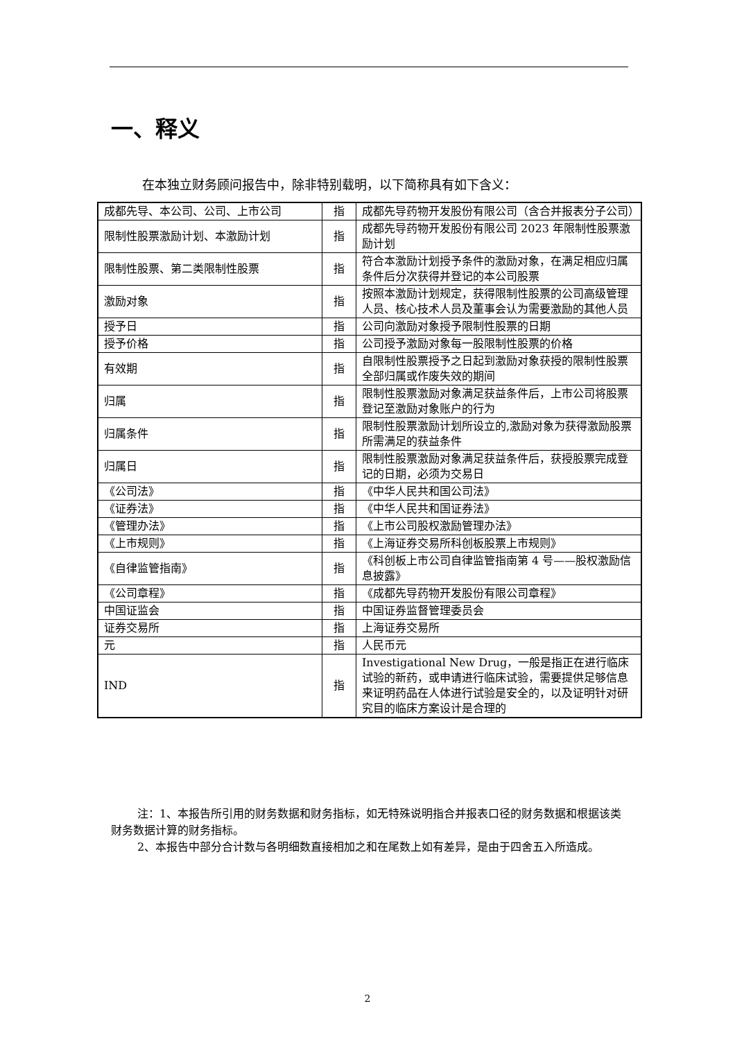一、释义
在本独立财务顾问报告中，除非特别载明，以下简称具有如下含义：
| 成都先导、本公司、公司、上市公司 | 指 | 成都先导药物开发股份有限公司（含合并报表分子公司） |
| 限制性股票激励计划、本激励计划 | 指 | 成都先导药物开发股份有限公司 2023 年限制性股票激励计划 |
| 限制性股票、第二类限制性股票 | 指 | 符合本激励计划授予条件的激励对象，在满足相应归属条件后分次获得并登记的本公司股票 |
| 激励对象 | 指 | 按照本激励计划规定，获得限制性股票的公司高级管理人员、核心技术人员及董事会认为需要激励的其他人员 |
| 授予日 | 指 | 公司向激励对象授予限制性股票的日期 |
| 授予价格 | 指 | 公司授予激励对象每一股限制性股票的价格 |
| 有效期 | 指 | 自限制性股票授予之日起到激励对象获授的限制性股票全部归属或作废失效的期间 |
| 归属 | 指 | 限制性股票激励对象满足获益条件后，上市公司将股票登记至激励对象账户的行为 |
| 归属条件 | 指 | 限制性股票激励计划所设立的,激励对象为获得激励股票所需满足的获益条件 |
| 归属日 | 指 | 限制性股票激励对象满足获益条件后，获授股票完成登记的日期，必须为交易日 |
| 《公司法》 | 指 | 《中华人民共和国公司法》 |
| 《证券法》 | 指 | 《中华人民共和国证券法》 |
| 《管理办法》 | 指 | 《上市公司股权激励管理办法》 |
| 《上市规则》 | 指 | 《上海证券交易所科创板股票上市规则》 |
| 《自律监管指南》 | 指 | 《科创板上市公司自律监管指南第 4 号——股权激励信息披露》 |
| 《公司章程》 | 指 | 《成都先导药物开发股份有限公司章程》 |
| 中国证监会 | 指 | 中国证券监督管理委员会 |
| 证券交易所 | 指 | 上海证券交易所 |
| 元 | 指 | 人民币元 |
| IND | 指 | Investigational New Drug，一般是指正在进行临床试验的新药，或申请进行临床试验，需要提供足够信息来证明药品在人体进行试验是安全的，以及证明针对研究目的临床方案设计是合理的 |
注：1、本报告所引用的财务数据和财务指标，如无特殊说明指合并报表口径的财务数据和根据该类财务数据计算的财务指标。
2、本报告中部分合计数与各明细数直接相加之和在尾数上如有差异，是由于四舍五入所造成。
2